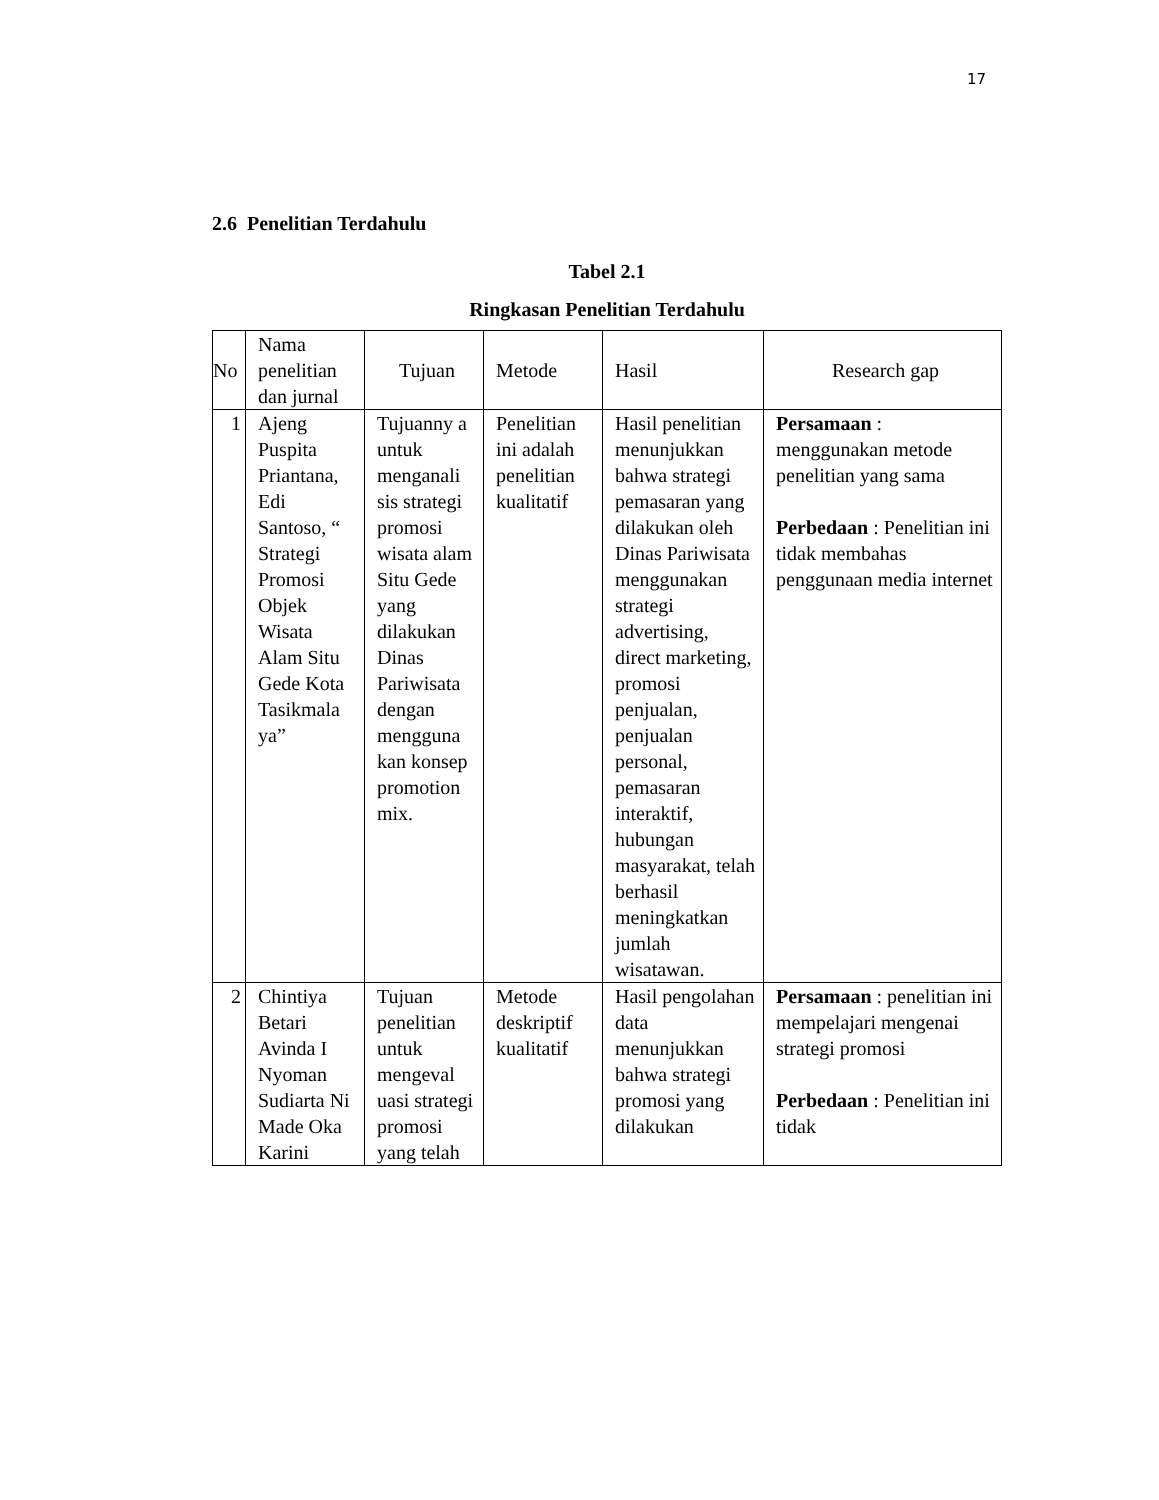17
2.6 Penelitian Terdahulu
Tabel 2.1
Ringkasan Penelitian Terdahulu
| No | Nama penelitian dan jurnal | Tujuan | Metode | Hasil | Research gap |
| --- | --- | --- | --- | --- | --- |
| 1 | Ajeng Puspita Priantana, Edi Santoso, “ Strategi Promosi Objek Wisata Alam Situ Gede Kota Tasikmala ya” | Tujuanny a untuk menganali sis strategi promosi wisata alam Situ Gede yang dilakukan Dinas Pariwisata dengan mengguna kan konsep promotion mix. | Penelitian ini adalah penelitian kualitatif | Hasil penelitian menunjukkan bahwa strategi pemasaran yang dilakukan oleh Dinas Pariwisata menggunakan strategi advertising, direct marketing, promosi penjualan, penjualan personal, pemasaran interaktif, hubungan masyarakat, telah berhasil meningkatkan jumlah wisatawan. | Persamaan : menggunakan metode penelitian yang sama Perbedaan : Penelitian ini tidak membahas penggunaan media internet |
| 2 | Chintiya Betari Avinda I Nyoman Sudiarta Ni Made Oka Karini | Tujuan penelitian untuk mengeval uasi strategi promosi yang telah | Metode deskriptif kualitatif | Hasil pengolahan data menunjukkan bahwa strategi promosi yang dilakukan | Persamaan : penelitian ini mempelajari mengenai strategi promosi Perbedaan : Penelitian ini tidak |